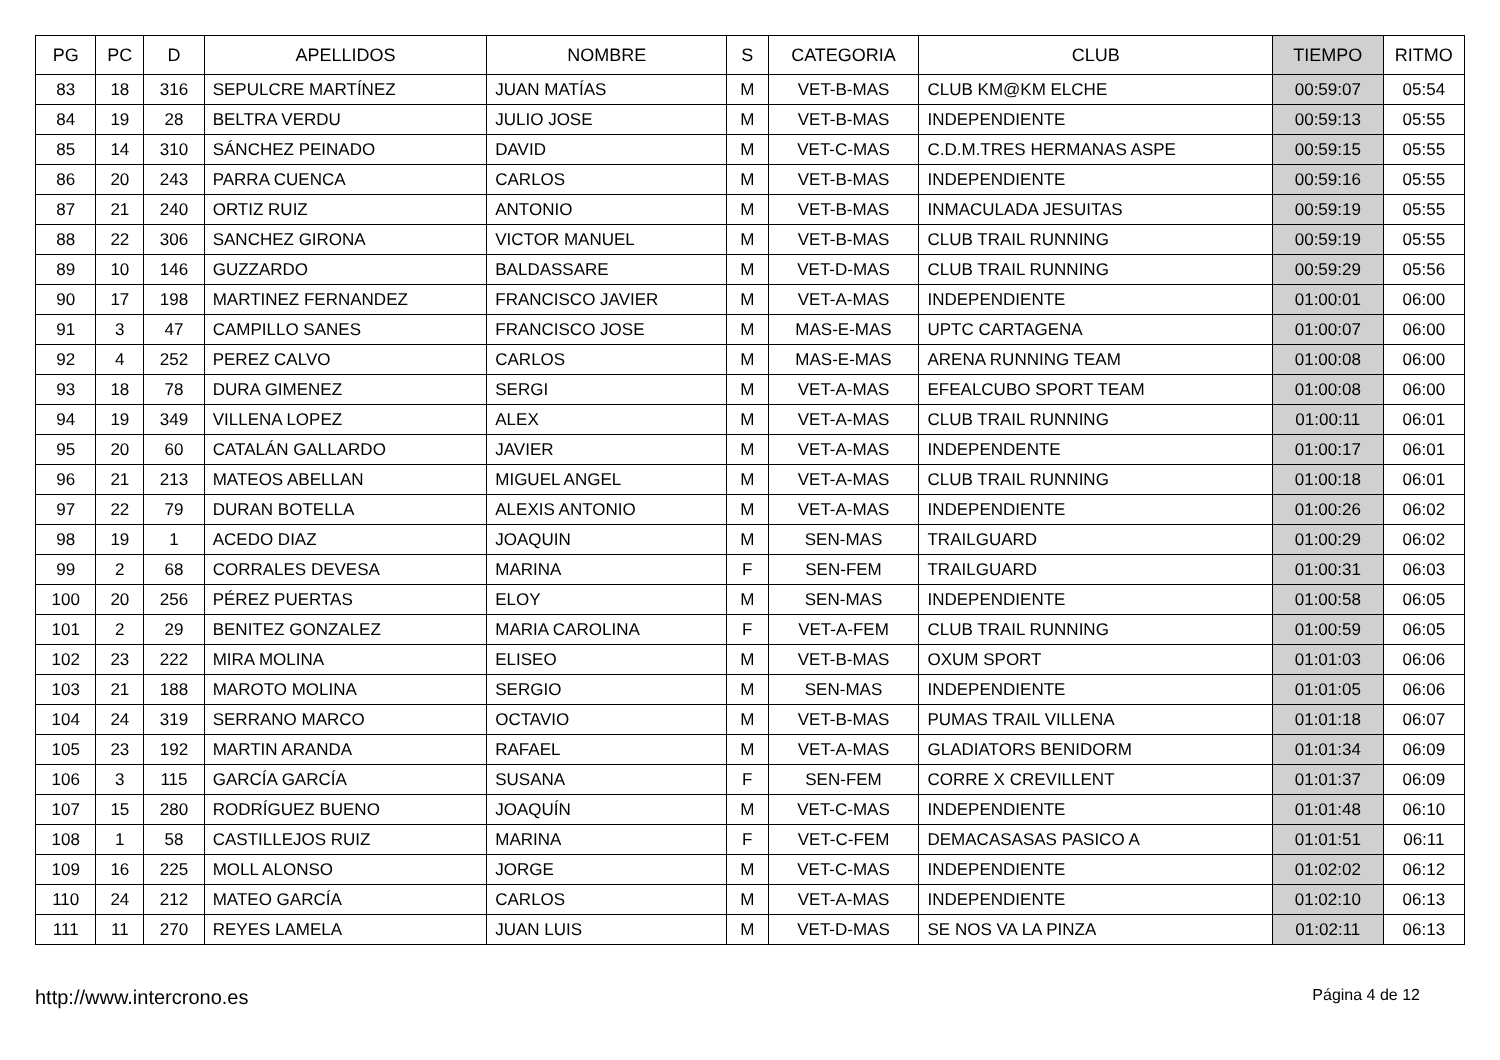| PG | PC | D | APELLIDOS | NOMBRE | S | CATEGORIA | CLUB | TIEMPO | RITMO |
| --- | --- | --- | --- | --- | --- | --- | --- | --- | --- |
| 83 | 18 | 316 | SEPULCRE MARTÍNEZ | JUAN MATÍAS | M | VET-B-MAS | CLUB KM@KM ELCHE | 00:59:07 | 05:54 |
| 84 | 19 | 28 | BELTRA VERDU | JULIO JOSE | M | VET-B-MAS | INDEPENDIENTE | 00:59:13 | 05:55 |
| 85 | 14 | 310 | SÁNCHEZ PEINADO | DAVID | M | VET-C-MAS | C.D.M.TRES HERMANAS ASPE | 00:59:15 | 05:55 |
| 86 | 20 | 243 | PARRA CUENCA | CARLOS | M | VET-B-MAS | INDEPENDIENTE | 00:59:16 | 05:55 |
| 87 | 21 | 240 | ORTIZ RUIZ | ANTONIO | M | VET-B-MAS | INMACULADA JESUITAS | 00:59:19 | 05:55 |
| 88 | 22 | 306 | SANCHEZ GIRONA | VICTOR MANUEL | M | VET-B-MAS | CLUB TRAIL RUNNING | 00:59:19 | 05:55 |
| 89 | 10 | 146 | GUZZARDO | BALDASSARE | M | VET-D-MAS | CLUB TRAIL RUNNING | 00:59:29 | 05:56 |
| 90 | 17 | 198 | MARTINEZ FERNANDEZ | FRANCISCO JAVIER | M | VET-A-MAS | INDEPENDIENTE | 01:00:01 | 06:00 |
| 91 | 3 | 47 | CAMPILLO SANES | FRANCISCO JOSE | M | MAS-E-MAS | UPTC CARTAGENA | 01:00:07 | 06:00 |
| 92 | 4 | 252 | PEREZ CALVO | CARLOS | M | MAS-E-MAS | ARENA RUNNING TEAM | 01:00:08 | 06:00 |
| 93 | 18 | 78 | DURA GIMENEZ | SERGI | M | VET-A-MAS | EFEALCUBO SPORT TEAM | 01:00:08 | 06:00 |
| 94 | 19 | 349 | VILLENA LOPEZ | ALEX | M | VET-A-MAS | CLUB TRAIL RUNNING | 01:00:11 | 06:01 |
| 95 | 20 | 60 | CATALÁN GALLARDO | JAVIER | M | VET-A-MAS | INDEPENDENTE | 01:00:17 | 06:01 |
| 96 | 21 | 213 | MATEOS ABELLAN | MIGUEL ANGEL | M | VET-A-MAS | CLUB TRAIL RUNNING | 01:00:18 | 06:01 |
| 97 | 22 | 79 | DURAN BOTELLA | ALEXIS ANTONIO | M | VET-A-MAS | INDEPENDIENTE | 01:00:26 | 06:02 |
| 98 | 19 | 1 | ACEDO DIAZ | JOAQUIN | M | SEN-MAS | TRAILGUARD | 01:00:29 | 06:02 |
| 99 | 2 | 68 | CORRALES DEVESA | MARINA | F | SEN-FEM | TRAILGUARD | 01:00:31 | 06:03 |
| 100 | 20 | 256 | PÉREZ PUERTAS | ELOY | M | SEN-MAS | INDEPENDIENTE | 01:00:58 | 06:05 |
| 101 | 2 | 29 | BENITEZ GONZALEZ | MARIA CAROLINA | F | VET-A-FEM | CLUB TRAIL RUNNING | 01:00:59 | 06:05 |
| 102 | 23 | 222 | MIRA MOLINA | ELISEO | M | VET-B-MAS | OXUM SPORT | 01:01:03 | 06:06 |
| 103 | 21 | 188 | MAROTO MOLINA | SERGIO | M | SEN-MAS | INDEPENDIENTE | 01:01:05 | 06:06 |
| 104 | 24 | 319 | SERRANO MARCO | OCTAVIO | M | VET-B-MAS | PUMAS TRAIL VILLENA | 01:01:18 | 06:07 |
| 105 | 23 | 192 | MARTIN ARANDA | RAFAEL | M | VET-A-MAS | GLADIATORS BENIDORM | 01:01:34 | 06:09 |
| 106 | 3 | 115 | GARCÍA GARCÍA | SUSANA | F | SEN-FEM | CORRE X CREVILLENT | 01:01:37 | 06:09 |
| 107 | 15 | 280 | RODRÍGUEZ BUENO | JOAQUÍN | M | VET-C-MAS | INDEPENDIENTE | 01:01:48 | 06:10 |
| 108 | 1 | 58 | CASTILLEJOS RUIZ | MARINA | F | VET-C-FEM | DEMACASASAS PASICO A | 01:01:51 | 06:11 |
| 109 | 16 | 225 | MOLL ALONSO | JORGE | M | VET-C-MAS | INDEPENDIENTE | 01:02:02 | 06:12 |
| 110 | 24 | 212 | MATEO GARCÍA | CARLOS | M | VET-A-MAS | INDEPENDIENTE | 01:02:10 | 06:13 |
| 111 | 11 | 270 | REYES LAMELA | JUAN LUIS | M | VET-D-MAS | SE NOS VA LA PINZA | 01:02:11 | 06:13 |
http://www.intercrono.es Página 4 de 12